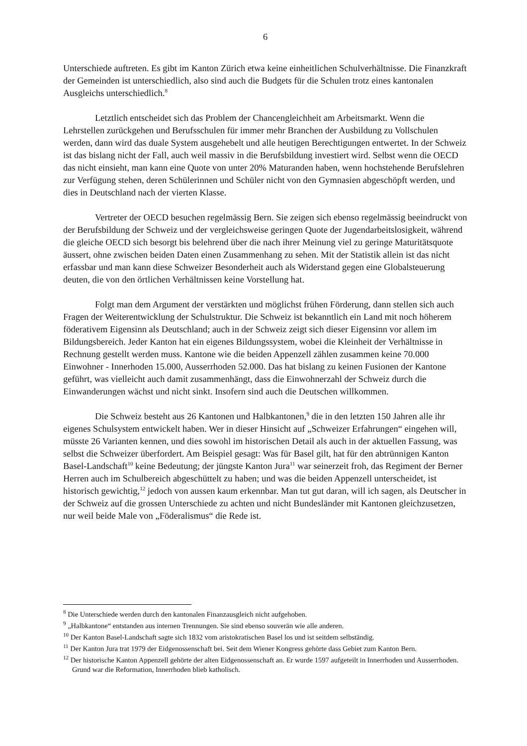6
Unterschiede auftreten. Es gibt im Kanton Zürich etwa keine einheitlichen Schulverhältnisse. Die Finanzkraft der Gemeinden ist unterschiedlich, also sind auch die Budgets für die Schulen trotz eines kantonalen Ausgleichs unterschiedlich.<sup>8</sup>
Letztlich entscheidet sich das Problem der Chancengleichheit am Arbeitsmarkt. Wenn die Lehrstellen zurückgehen und Berufsschulen für immer mehr Branchen der Ausbildung zu Vollschulen werden, dann wird das duale System ausgehebelt und alle heutigen Berechtigungen entwertet. In der Schweiz ist das bislang nicht der Fall, auch weil massiv in die Berufsbildung investiert wird. Selbst wenn die OECD das nicht einsieht, man kann eine Quote von unter 20% Maturanden haben, wenn hochstehende Berufslehren zur Verfügung stehen, deren Schülerinnen und Schüler nicht von den Gymnasien abgeschöpft werden, und dies in Deutschland nach der vierten Klasse.
Vertreter der OECD besuchen regelmässig Bern. Sie zeigen sich ebenso regelmässig beeindruckt von der Berufsbildung der Schweiz und der vergleichsweise geringen Quote der Jugendarbeitslosigkeit, während die gleiche OECD sich besorgt bis belehrend über die nach ihrer Meinung viel zu geringe Maturitätsquote äussert, ohne zwischen beiden Daten einen Zusammenhang zu sehen. Mit der Statistik allein ist das nicht erfassbar und man kann diese Schweizer Besonderheit auch als Widerstand gegen eine Globalsteuerung deuten, die von den örtlichen Verhältnissen keine Vorstellung hat.
Folgt man dem Argument der verstärkten und möglichst frühen Förderung, dann stellen sich auch Fragen der Weiterentwicklung der Schulstruktur. Die Schweiz ist bekanntlich ein Land mit noch höherem föderativem Eigensinn als Deutschland; auch in der Schweiz zeigt sich dieser Eigensinn vor allem im Bildungsbereich. Jeder Kanton hat ein eigenes Bildungssystem, wobei die Kleinheit der Verhältnisse in Rechnung gestellt werden muss. Kantone wie die beiden Appenzell zählen zusammen keine 70.000 Einwohner - Innerhoden 15.000, Ausserrhoden 52.000. Das hat bislang zu keinen Fusionen der Kantone geführt, was vielleicht auch damit zusammenhängt, dass die Einwohnerzahl der Schweiz durch die Einwanderungen wächst und nicht sinkt. Insofern sind auch die Deutschen willkommen.
Die Schweiz besteht aus 26 Kantonen und Halbkantonen,<sup>9</sup> die in den letzten 150 Jahren alle ihr eigenes Schulsystem entwickelt haben. Wer in dieser Hinsicht auf „Schweizer Erfahrungen“ eingehen will, müsste 26 Varianten kennen, und dies sowohl im historischen Detail als auch in der aktuellen Fassung, was selbst die Schweizer überfordert. Am Beispiel gesagt: Was für Basel gilt, hat für den abtrünnigen Kanton Basel-Landschaft<sup>10</sup> keine Bedeutung; der jüngste Kanton Jura<sup>11</sup> war seinerzeit froh, das Regiment der Berner Herren auch im Schulbereich abgeschüttelt zu haben; und was die beiden Appenzell unterscheidet, ist historisch gewichtig,<sup>12</sup> jedoch von aussen kaum erkennbar. Man tut gut daran, will ich sagen, als Deutscher in der Schweiz auf die grossen Unterschiede zu achten und nicht Bundesländer mit Kantonen gleichzusetzen, nur weil beide Male von „Föderalismus“ die Rede ist.
<sup>8</sup> Die Unterschiede werden durch den kantonalen Finanzausgleich nicht aufgehoben.
<sup>9</sup> „Halbkantone“ entstanden aus internen Trennungen. Sie sind ebenso souverän wie alle anderen.
<sup>10</sup> Der Kanton Basel-Landschaft sagte sich 1832 vom aristokratischen Basel los und ist seitdem selbständig.
<sup>11</sup> Der Kanton Jura trat 1979 der Eidgenossenschaft bei. Seit dem Wiener Kongress gehörte dass Gebiet zum Kanton Bern.
<sup>12</sup> Der historische Kanton Appenzell gehörte der alten Eidgenossenschaft an. Er wurde 1597 aufgeteilt in Innerrhoden und Ausserrhoden. Grund war die Reformation, Innerrhoden blieb katholisch.